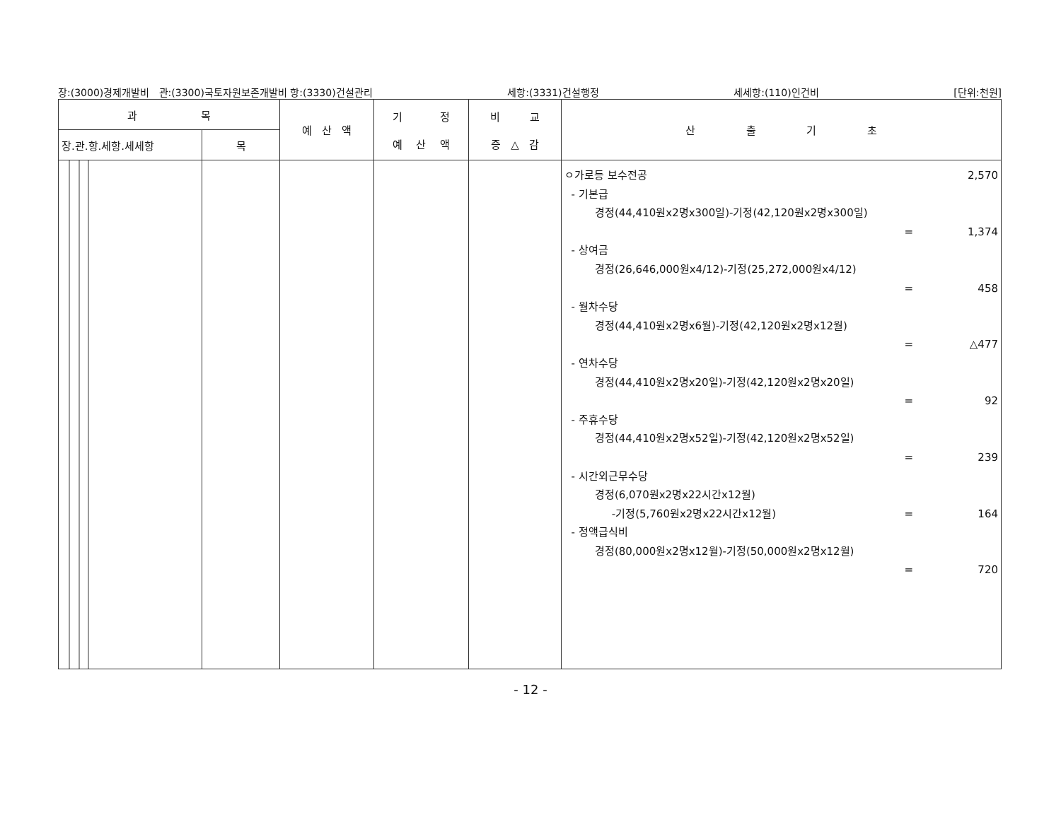장:(3000)경제개발비 관:(3300)국토자원보존개발비 항:(3330)건설관리 세항:(3331)건설행정 세세항:(110)인건비 [단위:천원]
| 과 목 | | 예 산 액 | 기 정 예 산 액 | 비 교 증 △ 감 | 산 출 기 초 |
| --- | --- | --- | --- | --- | --- |
| 장.관.항.세항.세세항 | 목 | | | | |
| | | | | | ㅇ가로등 보수전공 2,570 - 기본급 경정(44,410원x2명x300일)-기정(42,120원x2명x300일) = 1,374 - 상여금 경정(26,646,000원x4/12)-기정(25,272,000원x4/12) = 458 - 월차수당 경정(44,410원x2명x6월)-기정(42,120원x2명x12월) = △477 - 연차수당 경정(44,410원x2명x20일)-기정(42,120원x2명x20일) = 92 - 주휴수당 경정(44,410원x2명x52일)-기정(42,120원x2명x52일) = 239 - 시간외근무수당 경정(6,070원x2명x22시간x12월) -기정(5,760원x2명x22시간x12월) = 164 - 정액급식비 경정(80,000원x2명x12월)-기정(50,000원x2명x12월) = 720 |
- 12 -